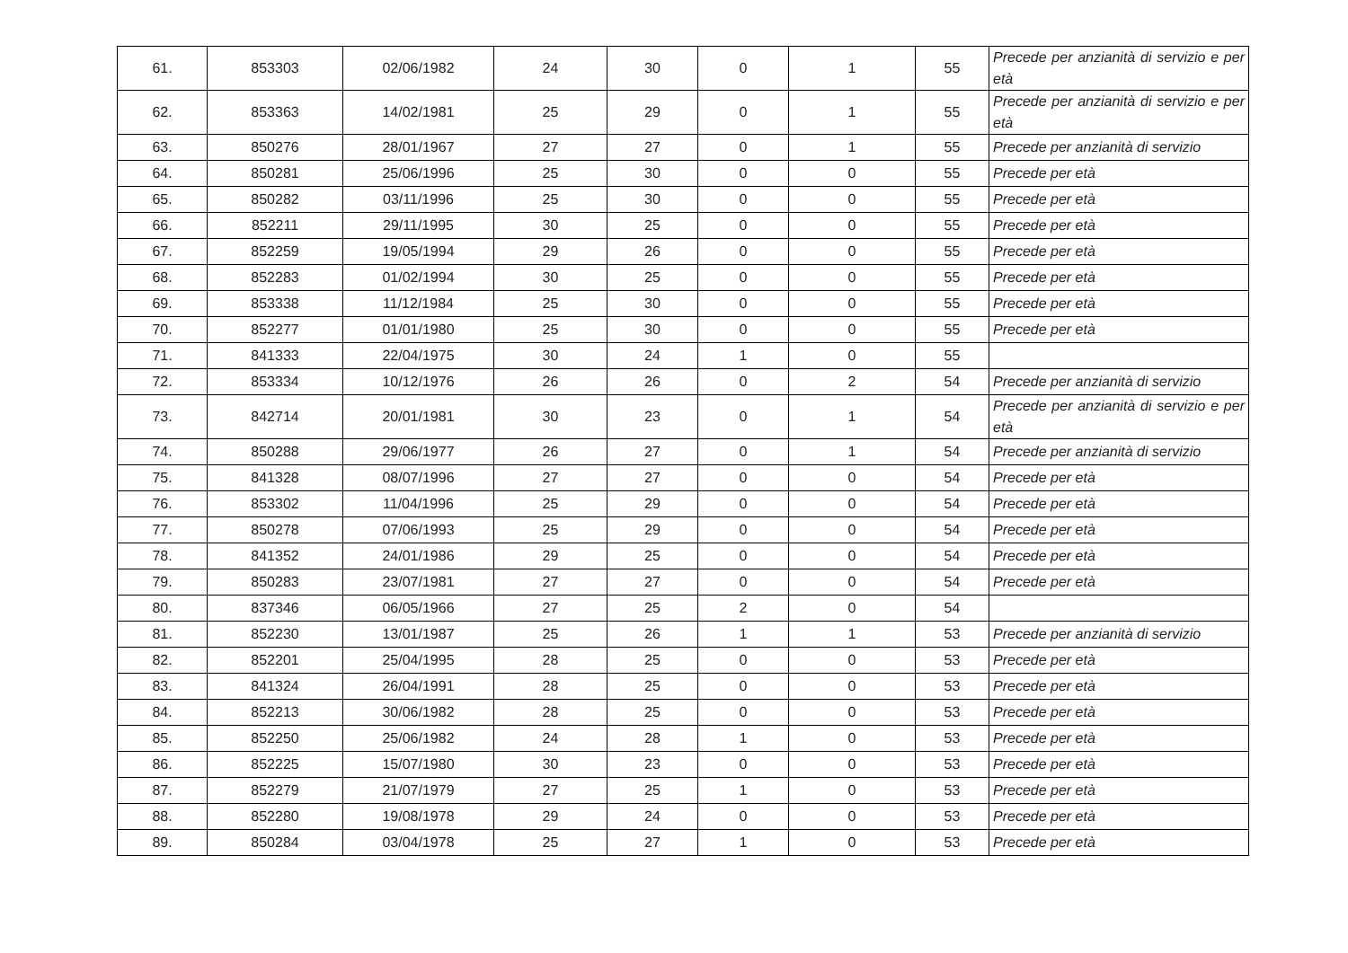| 61. | 853303 | 02/06/1982 | 24 | 30 | 0 | 1 | 55 | Precede per anzianità di servizio e per età |
| 62. | 853363 | 14/02/1981 | 25 | 29 | 0 | 1 | 55 | Precede per anzianità di servizio e per età |
| 63. | 850276 | 28/01/1967 | 27 | 27 | 0 | 1 | 55 | Precede per anzianità di servizio |
| 64. | 850281 | 25/06/1996 | 25 | 30 | 0 | 0 | 55 | Precede per età |
| 65. | 850282 | 03/11/1996 | 25 | 30 | 0 | 0 | 55 | Precede per età |
| 66. | 852211 | 29/11/1995 | 30 | 25 | 0 | 0 | 55 | Precede per età |
| 67. | 852259 | 19/05/1994 | 29 | 26 | 0 | 0 | 55 | Precede per età |
| 68. | 852283 | 01/02/1994 | 30 | 25 | 0 | 0 | 55 | Precede per età |
| 69. | 853338 | 11/12/1984 | 25 | 30 | 0 | 0 | 55 | Precede per età |
| 70. | 852277 | 01/01/1980 | 25 | 30 | 0 | 0 | 55 | Precede per età |
| 71. | 841333 | 22/04/1975 | 30 | 24 | 1 | 0 | 55 | |
| 72. | 853334 | 10/12/1976 | 26 | 26 | 0 | 2 | 54 | Precede per anzianità di servizio |
| 73. | 842714 | 20/01/1981 | 30 | 23 | 0 | 1 | 54 | Precede per anzianità di servizio e per età |
| 74. | 850288 | 29/06/1977 | 26 | 27 | 0 | 1 | 54 | Precede per anzianità di servizio |
| 75. | 841328 | 08/07/1996 | 27 | 27 | 0 | 0 | 54 | Precede per età |
| 76. | 853302 | 11/04/1996 | 25 | 29 | 0 | 0 | 54 | Precede per età |
| 77. | 850278 | 07/06/1993 | 25 | 29 | 0 | 0 | 54 | Precede per età |
| 78. | 841352 | 24/01/1986 | 29 | 25 | 0 | 0 | 54 | Precede per età |
| 79. | 850283 | 23/07/1981 | 27 | 27 | 0 | 0 | 54 | Precede per età |
| 80. | 837346 | 06/05/1966 | 27 | 25 | 2 | 0 | 54 | |
| 81. | 852230 | 13/01/1987 | 25 | 26 | 1 | 1 | 53 | Precede per anzianità di servizio |
| 82. | 852201 | 25/04/1995 | 28 | 25 | 0 | 0 | 53 | Precede per età |
| 83. | 841324 | 26/04/1991 | 28 | 25 | 0 | 0 | 53 | Precede per età |
| 84. | 852213 | 30/06/1982 | 28 | 25 | 0 | 0 | 53 | Precede per età |
| 85. | 852250 | 25/06/1982 | 24 | 28 | 1 | 0 | 53 | Precede per età |
| 86. | 852225 | 15/07/1980 | 30 | 23 | 0 | 0 | 53 | Precede per età |
| 87. | 852279 | 21/07/1979 | 27 | 25 | 1 | 0 | 53 | Precede per età |
| 88. | 852280 | 19/08/1978 | 29 | 24 | 0 | 0 | 53 | Precede per età |
| 89. | 850284 | 03/04/1978 | 25 | 27 | 1 | 0 | 53 | Precede per età |